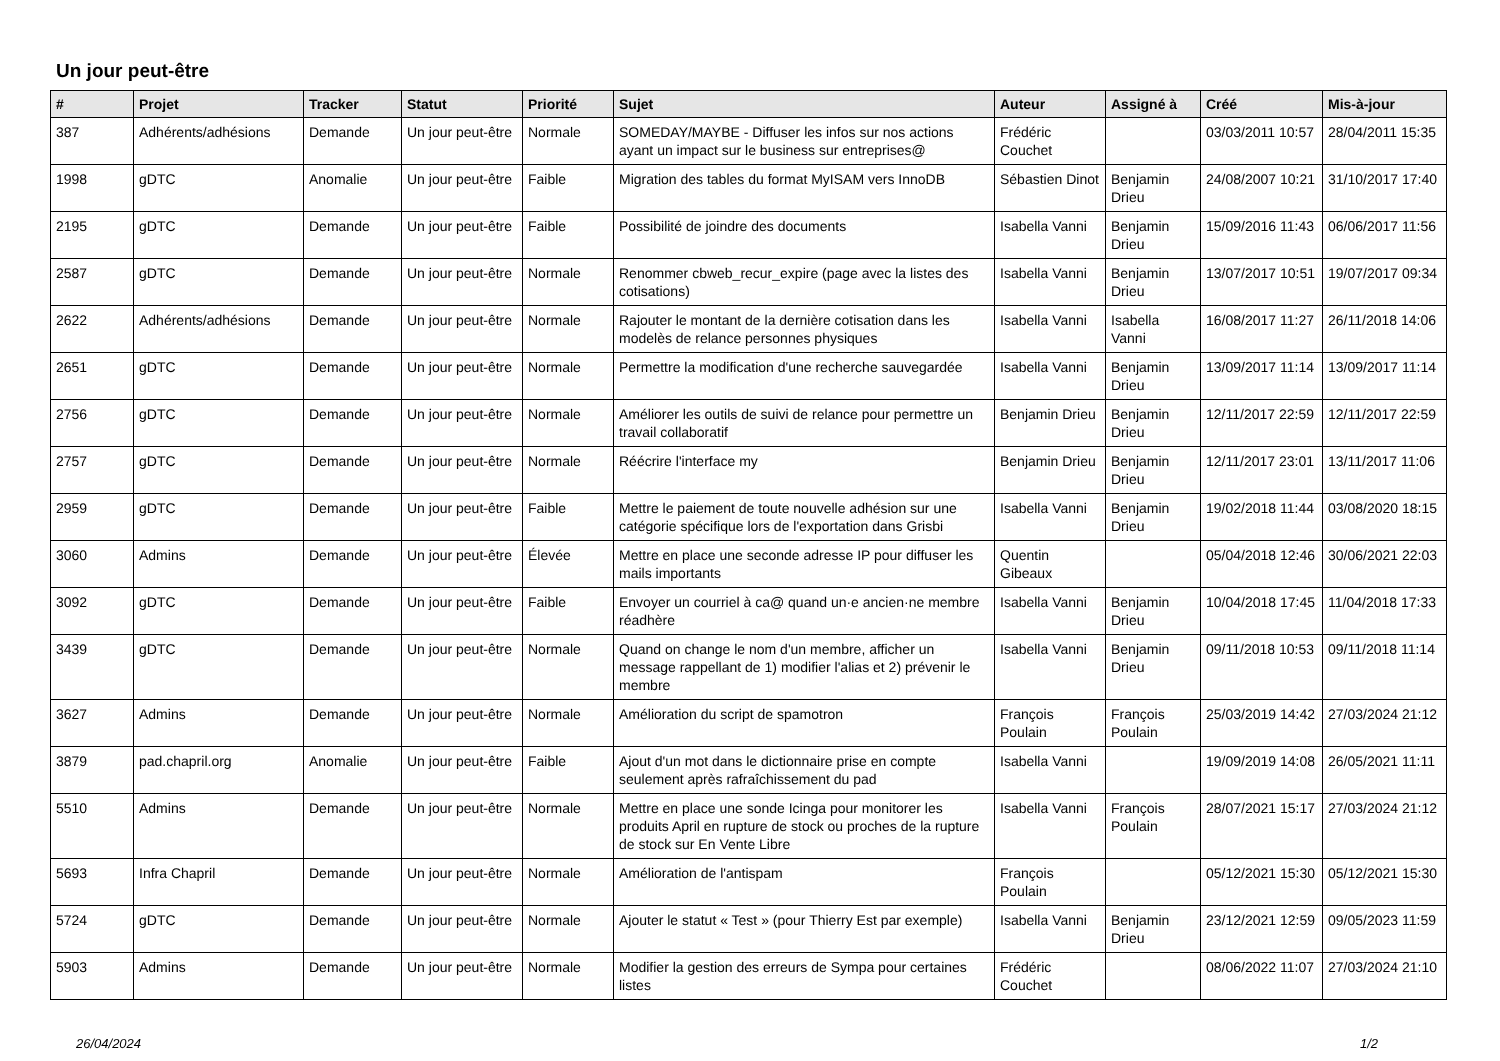Un jour peut-être
| # | Projet | Tracker | Statut | Priorité | Sujet | Auteur | Assigné à | Créé | Mis-à-jour |
| --- | --- | --- | --- | --- | --- | --- | --- | --- | --- |
| 387 | Adhérents/adhésions | Demande | Un jour peut-être | Normale | SOMEDAY/MAYBE - Diffuser les infos sur nos actions ayant un impact sur le business sur entreprises@ | Frédéric Couchet | | 03/03/2011 10:57 | 28/04/2011 15:35 |
| 1998 | gDTC | Anomalie | Un jour peut-être | Faible | Migration des tables du format MyISAM vers InnoDB | Sébastien Dinot | Benjamin Drieu | 24/08/2007 10:21 | 31/10/2017 17:40 |
| 2195 | gDTC | Demande | Un jour peut-être | Faible | Possibilité de joindre des documents | Isabella Vanni | Benjamin Drieu | 15/09/2016 11:43 | 06/06/2017 11:56 |
| 2587 | gDTC | Demande | Un jour peut-être | Normale | Renommer cbweb_recur_expire (page avec la listes des cotisations) | Isabella Vanni | Benjamin Drieu | 13/07/2017 10:51 | 19/07/2017 09:34 |
| 2622 | Adhérents/adhésions | Demande | Un jour peut-être | Normale | Rajouter le montant de la dernière cotisation dans les modelès de relance personnes physiques | Isabella Vanni | Isabella Vanni | 16/08/2017 11:27 | 26/11/2018 14:06 |
| 2651 | gDTC | Demande | Un jour peut-être | Normale | Permettre la modification d'une recherche sauvegardée | Isabella Vanni | Benjamin Drieu | 13/09/2017 11:14 | 13/09/2017 11:14 |
| 2756 | gDTC | Demande | Un jour peut-être | Normale | Améliorer les outils de suivi de relance pour permettre un travail collaboratif | Benjamin Drieu | Benjamin Drieu | 12/11/2017 22:59 | 12/11/2017 22:59 |
| 2757 | gDTC | Demande | Un jour peut-être | Normale | Réécrire l'interface my | Benjamin Drieu | Benjamin Drieu | 12/11/2017 23:01 | 13/11/2017 11:06 |
| 2959 | gDTC | Demande | Un jour peut-être | Faible | Mettre le paiement de toute nouvelle adhésion sur une catégorie spécifique lors de l'exportation dans Grisbi | Isabella Vanni | Benjamin Drieu | 19/02/2018 11:44 | 03/08/2020 18:15 |
| 3060 | Admins | Demande | Un jour peut-être | Élevée | Mettre en place une seconde adresse IP pour diffuser les mails importants | Quentin Gibeaux | | 05/04/2018 12:46 | 30/06/2021 22:03 |
| 3092 | gDTC | Demande | Un jour peut-être | Faible | Envoyer un courriel à ca@ quand un·e ancien·ne membre réadhère | Isabella Vanni | Benjamin Drieu | 10/04/2018 17:45 | 11/04/2018 17:33 |
| 3439 | gDTC | Demande | Un jour peut-être | Normale | Quand on change le nom d'un membre, afficher un message rappellant de 1) modifier l'alias et 2) prévenir le membre | Isabella Vanni | Benjamin Drieu | 09/11/2018 10:53 | 09/11/2018 11:14 |
| 3627 | Admins | Demande | Un jour peut-être | Normale | Amélioration du script de spamotron | François Poulain | François Poulain | 25/03/2019 14:42 | 27/03/2024 21:12 |
| 3879 | pad.chapril.org | Anomalie | Un jour peut-être | Faible | Ajout d'un mot dans le dictionnaire prise en compte seulement après rafraîchissement du pad | Isabella Vanni | | 19/09/2019 14:08 | 26/05/2021 11:11 |
| 5510 | Admins | Demande | Un jour peut-être | Normale | Mettre en place une sonde Icinga pour monitorer les produits April en rupture de stock ou proches de la rupture de stock sur En Vente Libre | Isabella Vanni | François Poulain | 28/07/2021 15:17 | 27/03/2024 21:12 |
| 5693 | Infra Chapril | Demande | Un jour peut-être | Normale | Amélioration de l'antispam | François Poulain | | 05/12/2021 15:30 | 05/12/2021 15:30 |
| 5724 | gDTC | Demande | Un jour peut-être | Normale | Ajouter le statut « Test » (pour Thierry Est par exemple) | Isabella Vanni | Benjamin Drieu | 23/12/2021 12:59 | 09/05/2023 11:59 |
| 5903 | Admins | Demande | Un jour peut-être | Normale | Modifier la gestion des erreurs de Sympa pour certaines listes | Frédéric Couchet | | 08/06/2022 11:07 | 27/03/2024 21:10 |
26/04/2024 1/2